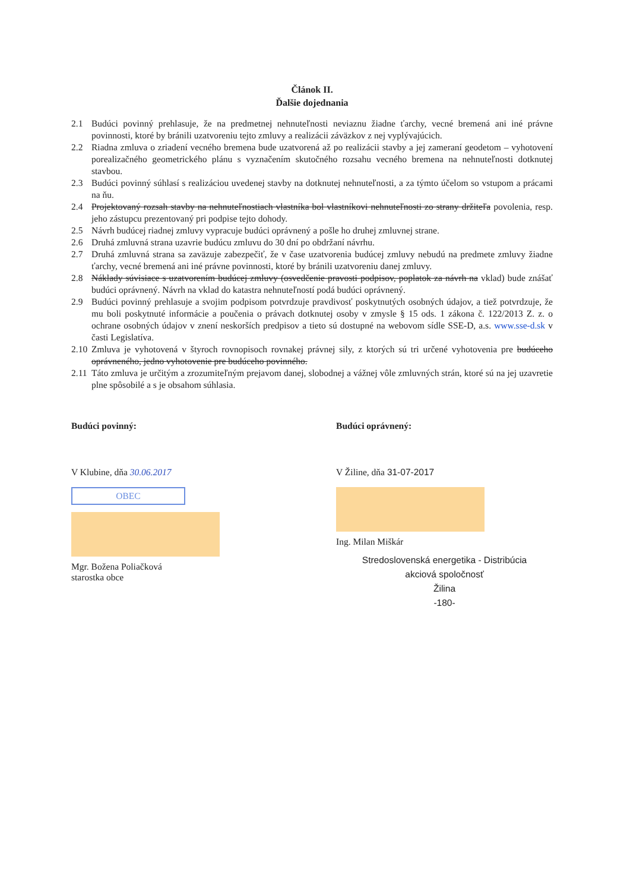Článok II.
Ďalšie dojednania
2.1 Budúci povinný prehlasuje, že na predmetnej nehnuteľnosti neviaznu žiadne ťarchy, vecné bremená ani iné právne povinnosti, ktoré by bránili uzatvoreniu tejto zmluvy a realizácii záväzkov z nej vyplývajúcich.
2.2 Riadna zmluva o zriadení vecného bremena bude uzatvorená až po realizácii stavby a jej zameraní geodetom – vyhotovení porealizačného geometrického plánu s vyznačením skutočného rozsahu vecného bremena na nehnuteľnosti dotknutej stavbou.
2.3 Budúci povinný súhlasí s realizáciou uvedenej stavby na dotknutej nehnuteľnosti, a za týmto účelom so vstupom a prácami na ňu.
2.4 Projektovaný rozsah stavby na nehnuteľnostiach vlastníka bol vlastníkovi nehnuteľnosti zo strany držiteľa povolenia, resp. jeho zástupcu prezentovaný pri podpise tejto dohody.
2.5 Návrh budúcej riadnej zmluvy vypracuje budúci oprávnený a pošle ho druhej zmluvnej strane.
2.6 Druhá zmluvná strana uzavrie budúcu zmluvu do 30 dní po obdržaní návrhu.
2.7 Druhá zmluvná strana sa zaväzuje zabezpečiť, že v čase uzatvorenia budúcej zmluvy nebudú na predmete zmluvy žiadne ťarchy, vecné bremená ani iné právne povinnosti, ktoré by bránili uzatvoreniu danej zmluvy.
2.8 Náklady súvisiace s uzatvorením budúcej zmluvy (osvedčenie pravosti podpisov, poplatok za návrh na vklad) bude znášať budúci oprávnený. Návrh na vklad do katastra nehnuteľností podá budúci oprávnený.
2.9 Budúci povinný prehlasuje a svojim podpisom potvrdzuje pravdivosť poskytnutých osobných údajov, a tiež potvrdzuje, že mu boli poskytnuté informácie a poučenia o právach dotknutej osoby v zmysle § 15 ods. 1 zákona č. 122/2013 Z. z. o ochrane osobných údajov v znení neskorších predpisov a tieto sú dostupné na webovom sídle SSE-D, a.s. www.sse-d.sk v časti Legislatíva.
2.10 Zmluva je vyhotovená v štyroch rovnopisoch rovnakej právnej sily, z ktorých sú tri určené vyhotovenia pre budúceho oprávneného, jedno vyhotovenie pre budúceho povinného.
2.11 Táto zmluva je určitým a zrozumiteľným prejavom danej, slobodnej a vážnej vôle zmluvných strán, ktoré sú na jej uzavretie plne spôsobilé a s je obsahom súhlasia.
Budúci povinný:
V Klubine, dňa 30.06.2017
OBEC
Mgr. Božena Poliačková
starostka obce
Budúci oprávnený:
V Žiline, dňa 31-07-2017
Ing. Milan Miškár
Stredoslovenská energetika - Distribúcia
akciová spoločnosť
Žilina
-180-